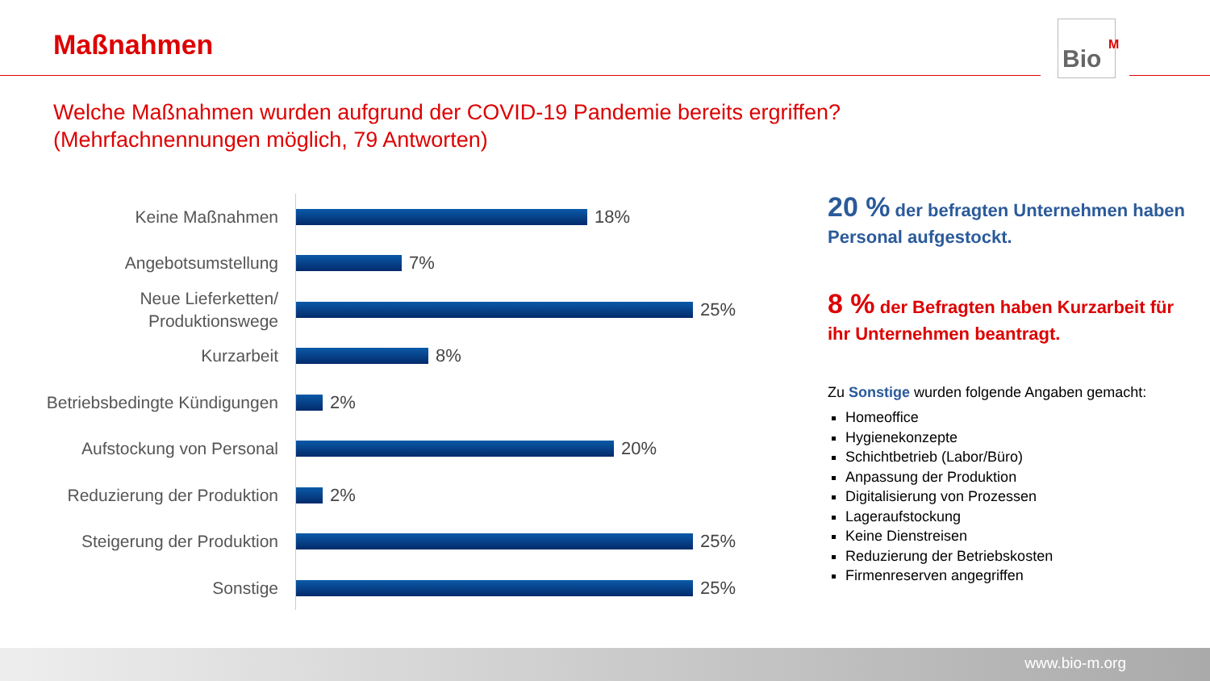Maßnahmen
Bio
<sup>M</sup>
Welche Maßnahmen wurden aufgrund der COVID-19 Pandemie bereits ergriffen?
(Mehrfachnennungen möglich, 79 Antworten)
Keine Maßnahmen
18%
Angebotsumstellung
7%
Neue Lieferketten/
Produktionswege
25%
Kurzarbeit
8%
Betriebsbedingte Kündigungen
2%
Aufstockung von Personal
20%
Reduzierung der Produktion
2%
Steigerung der Produktion
25%
Sonstige
25%
20 % der befragten Unternehmen haben Personal aufgestockt.
8 % der Befragten haben Kurzarbeit für ihr Unternehmen beantragt.
Zu Sonstige wurden folgende Angaben gemacht:
Homeoffice
Hygienekonzepte
Schichtbetrieb (Labor/Büro)
Anpassung der Produktion
Digitalisierung von Prozessen
Lageraufstockung
Keine Dienstreisen
Reduzierung der Betriebskosten
Firmenreserven angegriffen
www.bio-m.org